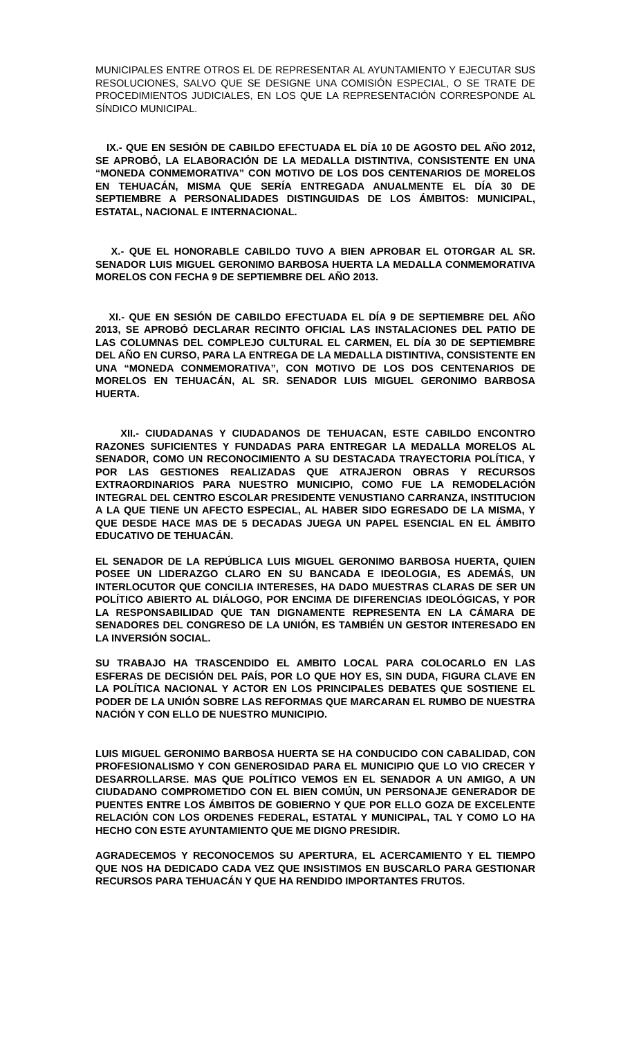MUNICIPALES ENTRE OTROS EL DE REPRESENTAR AL AYUNTAMIENTO Y EJECUTAR SUS RESOLUCIONES, SALVO QUE SE DESIGNE UNA COMISIÓN ESPECIAL, O SE TRATE DE PROCEDIMIENTOS JUDICIALES, EN LOS QUE LA REPRESENTACIÓN CORRESPONDE AL SÍNDICO MUNICIPAL.
IX.- QUE EN SESIÓN DE CABILDO EFECTUADA EL DÍA 10 DE AGOSTO DEL AÑO 2012, SE APROBÓ, LA ELABORACIÓN DE LA MEDALLA DISTINTIVA, CONSISTENTE EN UNA “MONEDA CONMEMORATIVA” CON MOTIVO DE LOS DOS CENTENARIOS DE MORELOS EN TEHUACÁN, MISMA QUE SERÍA ENTREGADA ANUALMENTE EL DÍA 30 DE SEPTIEMBRE A PERSONALIDADES DISTINGUIDAS DE LOS ÁMBITOS: MUNICIPAL, ESTATAL, NACIONAL E INTERNACIONAL.
X.- QUE EL HONORABLE CABILDO TUVO A BIEN APROBAR EL OTORGAR AL SR. SENADOR LUIS MIGUEL GERONIMO BARBOSA HUERTA LA MEDALLA CONMEMORATIVA MORELOS CON FECHA 9 DE SEPTIEMBRE DEL AÑO 2013.
XI.- QUE EN SESIÓN DE CABILDO EFECTUADA EL DÍA 9 DE SEPTIEMBRE DEL AÑO 2013, SE APROBÓ DECLARAR RECINTO OFICIAL LAS INSTALACIONES DEL PATIO DE LAS COLUMNAS DEL COMPLEJO CULTURAL EL CARMEN, EL DÍA 30 DE SEPTIEMBRE DEL AÑO EN CURSO, PARA LA ENTREGA DE LA MEDALLA DISTINTIVA, CONSISTENTE EN UNA “MONEDA CONMEMORATIVA”, CON MOTIVO DE LOS DOS CENTENARIOS DE MORELOS EN TEHUACÁN, AL SR. SENADOR LUIS MIGUEL GERONIMO BARBOSA HUERTA.
XII.- CIUDADANAS Y CIUDADANOS DE TEHUACAN, ESTE CABILDO ENCONTRO RAZONES SUFICIENTES Y FUNDADAS PARA ENTREGAR LA MEDALLA MORELOS AL SENADOR, COMO UN RECONOCIMIENTO A SU DESTACADA TRAYECTORIA POLÍTICA, Y POR LAS GESTIONES REALIZADAS QUE ATRAJERON OBRAS Y RECURSOS EXTRAORDINARIOS PARA NUESTRO MUNICIPIO, COMO FUE LA REMODELACIÓN INTEGRAL DEL CENTRO ESCOLAR PRESIDENTE VENUSTIANO CARRANZA, INSTITUCION A LA QUE TIENE UN AFECTO ESPECIAL, AL HABER SIDO EGRESADO DE LA MISMA, Y QUE DESDE HACE MAS DE 5 DECADAS JUEGA UN PAPEL ESENCIAL EN EL ÁMBITO EDUCATIVO DE TEHUACÁN.
EL SENADOR DE LA REPÚBLICA LUIS MIGUEL GERONIMO BARBOSA HUERTA, QUIEN POSEE UN LIDERAZGO CLARO EN SU BANCADA E IDEOLOGIA, ES ADEMÁS, UN INTERLOCUTOR QUE CONCILIA INTERESES, HA DADO MUESTRAS CLARAS DE SER UN POLÍTICO ABIERTO AL DIÁLOGO, POR ENCIMA DE DIFERENCIAS IDEOLÓGICAS, Y POR LA RESPONSABILIDAD QUE TAN DIGNAMENTE REPRESENTA EN LA CÁMARA DE SENADORES DEL CONGRESO DE LA UNIÓN, ES TAMBIÉN UN GESTOR INTERESADO EN LA INVERSIÓN SOCIAL.
SU TRABAJO HA TRASCENDIDO EL AMBITO LOCAL PARA COLOCARLO EN LAS ESFERAS DE DECISIÓN DEL PAÍS, POR LO QUE HOY ES, SIN DUDA, FIGURA CLAVE EN LA POLÍTICA NACIONAL Y ACTOR EN LOS PRINCIPALES DEBATES QUE SOSTIENE EL PODER DE LA UNIÓN SOBRE LAS REFORMAS QUE MARCARAN EL RUMBO DE NUESTRA NACIÓN Y CON ELLO DE NUESTRO MUNICIPIO.
LUIS MIGUEL GERONIMO BARBOSA HUERTA SE HA CONDUCIDO CON CABALIDAD, CON PROFESIONALISMO Y CON GENEROSIDAD PARA EL MUNICIPIO QUE LO VIO CRECER Y DESARROLLARSE. MAS QUE POLÍTICO VEMOS EN EL SENADOR A UN AMIGO, A UN CIUDADANO COMPROMETIDO CON EL BIEN COMÚN, UN PERSONAJE GENERADOR DE PUENTES ENTRE LOS ÁMBITOS DE GOBIERNO Y QUE POR ELLO GOZA DE EXCELENTE RELACIÓN CON LOS ORDENES FEDERAL, ESTATAL Y MUNICIPAL, TAL Y COMO LO HA HECHO CON ESTE AYUNTAMIENTO QUE ME DIGNO PRESIDIR.
AGRADECEMOS Y RECONOCEMOS SU APERTURA, EL ACERCAMIENTO Y EL TIEMPO QUE NOS HA DEDICADO CADA VEZ QUE INSISTIMOS EN BUSCARLO PARA GESTIONAR RECURSOS PARA TEHUACÁN Y QUE HA RENDIDO IMPORTANTES FRUTOS.